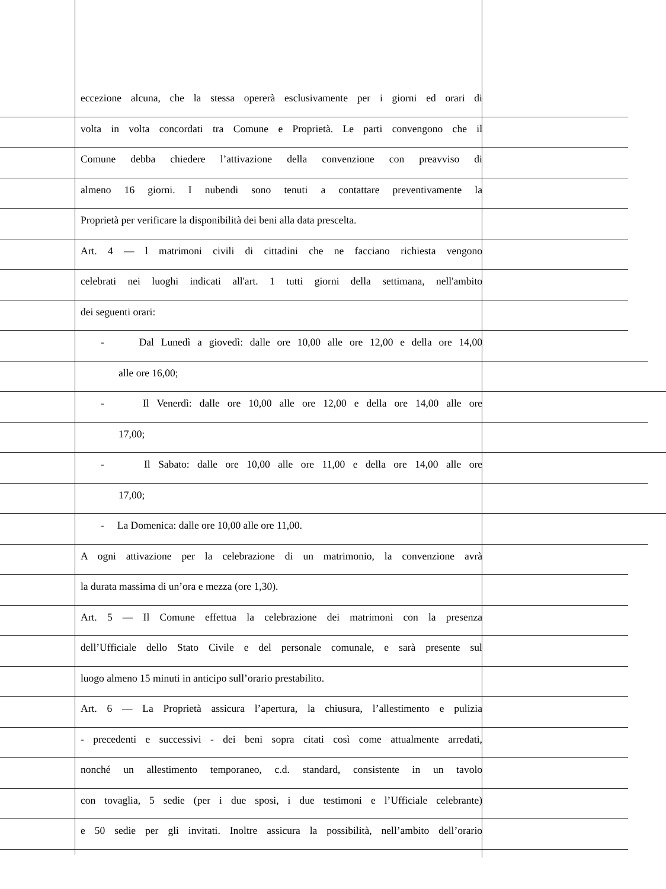eccezione alcuna, che la stessa opererà esclusivamente per i giorni ed orari di
volta in volta concordati tra Comune e Proprietà. Le parti convengono che il
Comune debba chiedere l’attivazione della convenzione con preavviso di
almeno 16 giorni. I nubendi sono tenuti a contattare preventivamente la
Proprietà per verificare la disponibilità dei beni alla data prescelta.
Art. 4 — l matrimoni civili di cittadini che ne facciano richiesta vengono
celebrati nei luoghi indicati all'art. 1 tutti giorni della settimana, nell'ambito
dei seguenti orari:
- Dal Lunedì a giovedì: dalle ore 10,00 alle ore 12,00 e della ore 14,00
alle ore 16,00;
- Il Venerdì: dalle ore 10,00 alle ore 12,00 e della ore 14,00 alle ore
17,00;
- Il Sabato: dalle ore 10,00 alle ore 11,00 e della ore 14,00 alle ore
17,00;
- La Domenica: dalle ore 10,00 alle ore 11,00.
A ogni attivazione per la celebrazione di un matrimonio, la convenzione avrà
la durata massima di un’ora e mezza (ore 1,30).
Art. 5 — Il Comune effettua la celebrazione dei matrimoni con la presenza
dell’Ufficiale dello Stato Civile e del personale comunale, e sarà presente sul
luogo almeno 15 minuti in anticipo sull’orario prestabilito.
Art. 6 — La Proprietà assicura l’apertura, la chiusura, l’allestimento e pulizia
- precedenti e successivi - dei beni sopra citati così come attualmente arredati,
nonché un allestimento temporaneo, c.d. standard, consistente in un tavolo
con tovaglia, 5 sedie (per i due sposi, i due testimoni e l’Ufficiale celebrante)
e 50 sedie per gli invitati. Inoltre assicura la possibilità, nell’ambito dell’orario